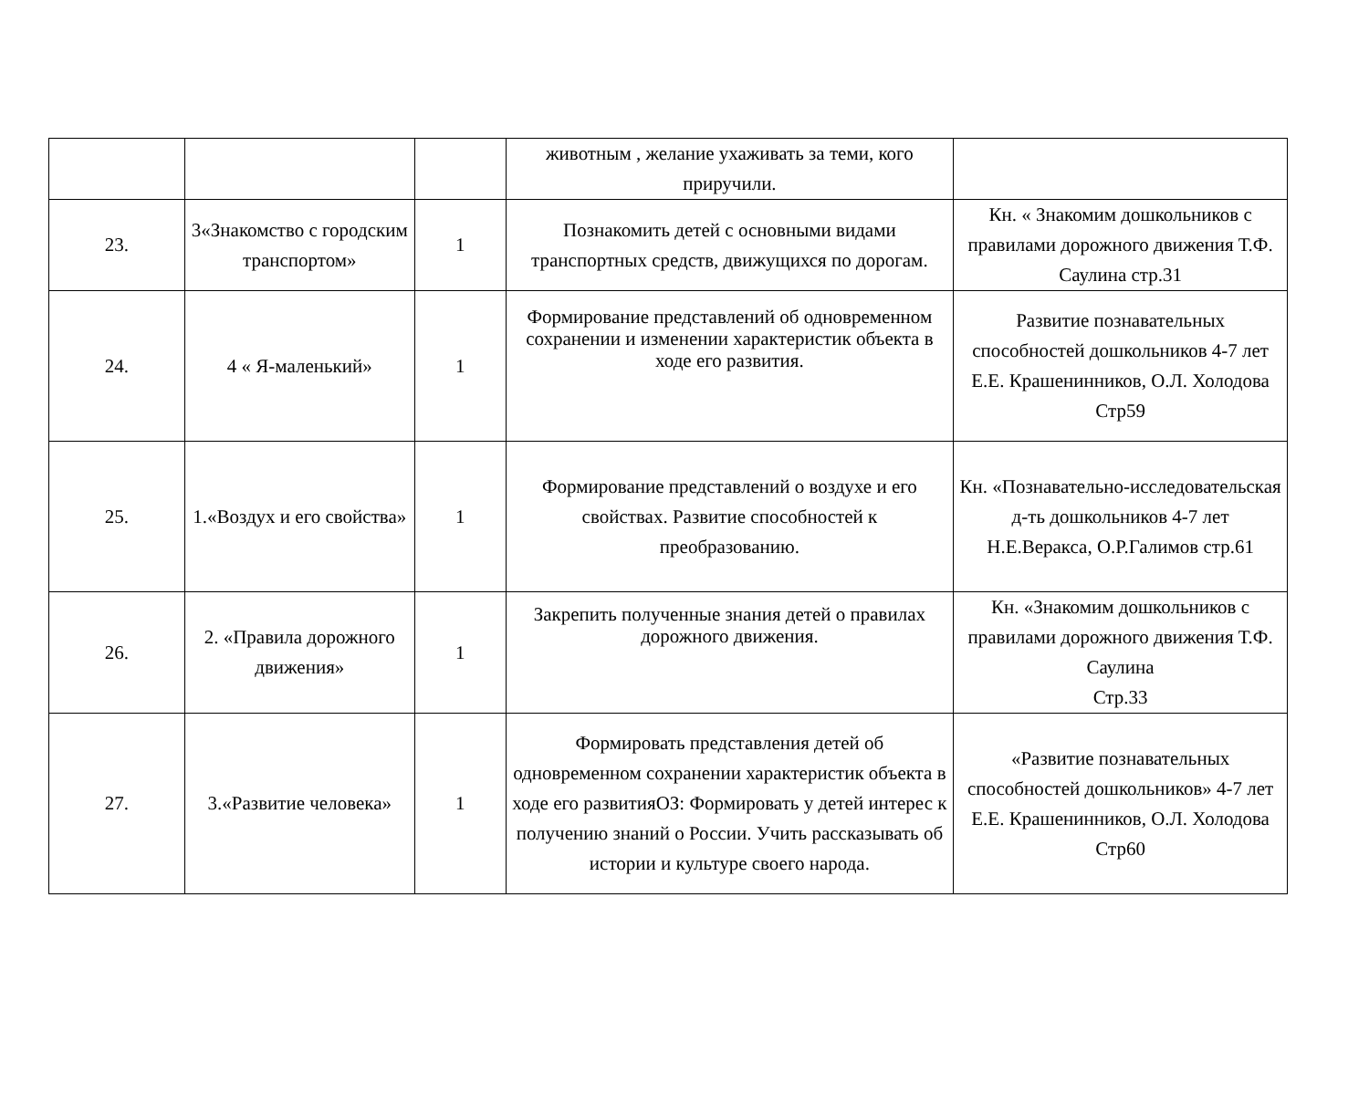| | | | животным , желание ухаживать за теми, кого приручили. | |
| 23. | 3«Знакомство с городским транспортом» | 1 | Познакомить детей с основными видами транспортных средств, движущихся по дорогам. | Кн. « Знакомим дошкольников с правилами дорожного движения Т.Ф. Саулина стр.31 |
| 24. | 4 « Я-маленький» | 1 | Формирование представлений об одновременном сохранении и изменении характеристик объекта в ходе его развития. | Развитие познавательных способностей дошкольников 4-7 лет Е.Е. Крашенинников, О.Л. Холодова Стр59 |
| 25. | 1.«Воздух и его свойства» | 1 | Формирование представлений о воздухе и его свойствах. Развитие способностей к преобразованию. | Кн. «Познавательно-исследовательская д-ть дошкольников 4-7 лет Н.Е.Веракса, О.Р.Галимов стр.61 |
| 26. | 2. «Правила дорожного движения» | 1 | Закрепить полученные знания детей о правилах дорожного движения. | Кн. «Знакомим дошкольников с правилами дорожного движения Т.Ф. Саулина Стр.33 |
| 27. | 3.«Развитие человека» | 1 | Формировать представления детей об одновременном сохранении характеристик объекта в ходе его развитияОЗ: Формировать у детей интерес к получению знаний о России. Учить рассказывать об истории и культуре своего народа. | «Развитие познавательных способностей дошкольников» 4-7 лет Е.Е. Крашенинников, О.Л. Холодова Стр60 |